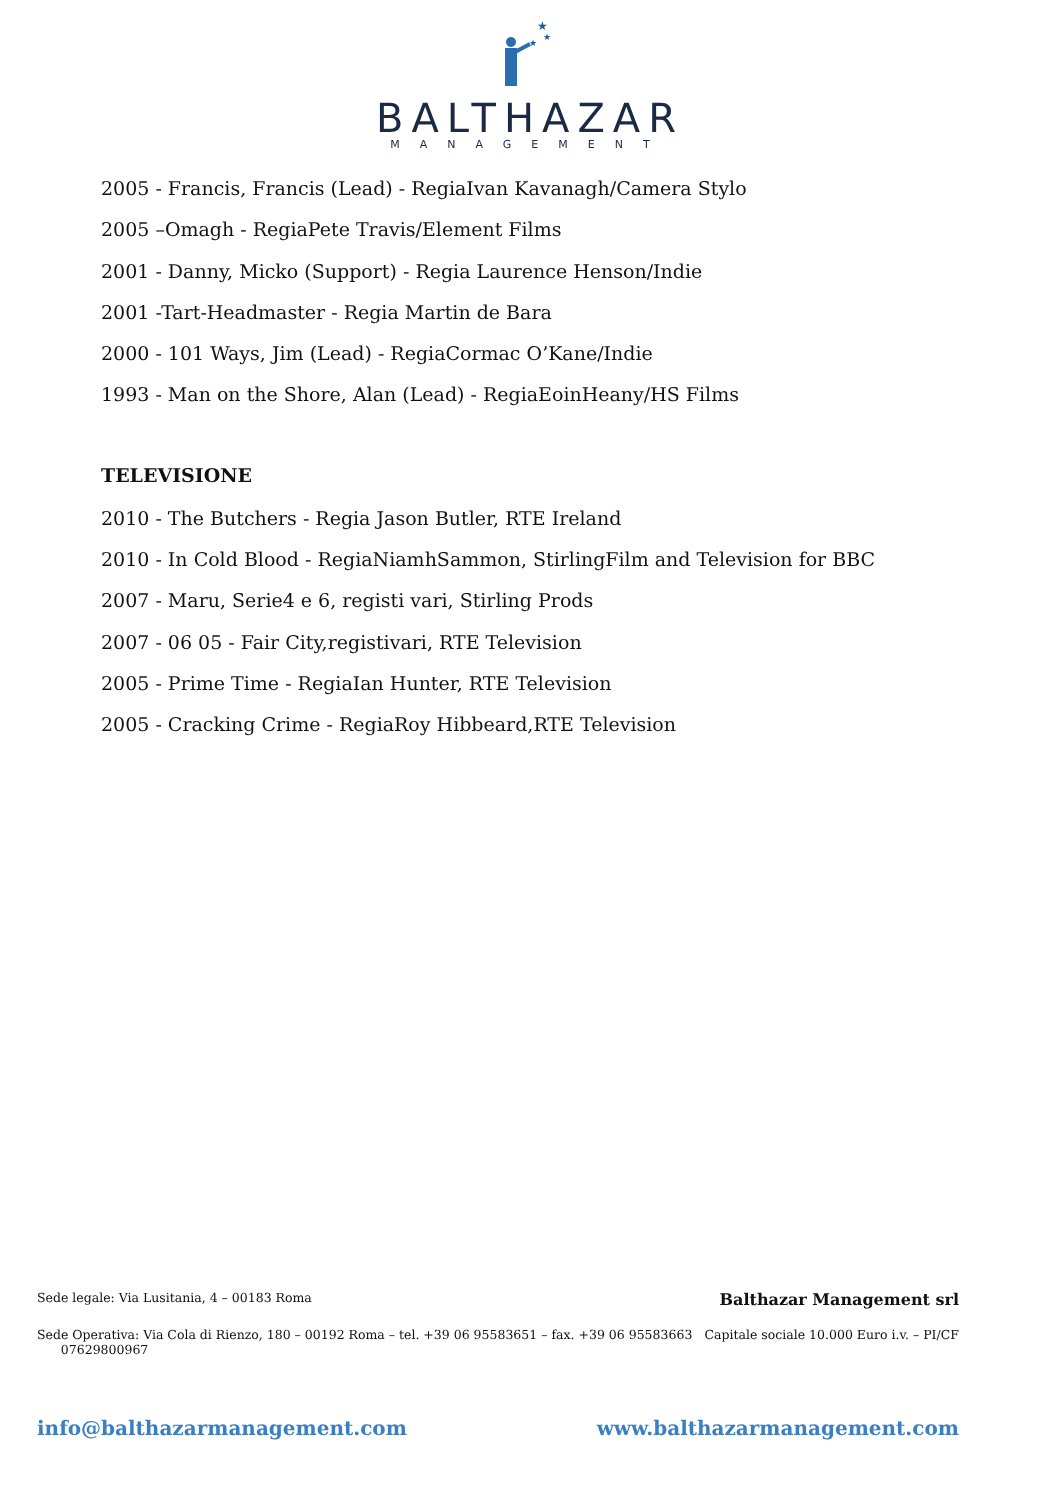★
★
★
BALTHAZAR
MANAGEMENT
2005 - Francis, Francis (Lead) - RegiaIvan Kavanagh/Camera Stylo
2005 –Omagh - RegiaPete Travis/Element Films
2001 - Danny, Micko (Support) - Regia Laurence Henson/Indie
2001 -Tart-Headmaster - Regia Martin de Bara
2000 - 101 Ways, Jim (Lead) - RegiaCormac O’Kane/Indie
1993 - Man on the Shore, Alan (Lead) - RegiaEoinHeany/HS Films
TELEVISIONE
2010 - The Butchers - Regia Jason Butler, RTE Ireland
2010 - In Cold Blood - RegiaNiamhSammon, StirlingFilm and Television for BBC
2007 - Maru, Serie4 e 6, registi vari, Stirling Prods
2007 - 06 05 - Fair City,registivari, RTE Television
2005 - Prime Time - RegiaIan Hunter, RTE Television
2005 - Cracking Crime - RegiaRoy Hibbeard,RTE Television
Sede legale: Via Lusitania, 4 – 00183 Roma Balthazar Management srl
Sede Operativa: Via Cola di Rienzo, 180 – 00192 Roma – tel. +39 06 95583651 – fax. +39 06 95583663
07629800967 Capitale sociale 10.000 Euro i.v. – PI/CF
info@balthazarmanagement.com www.balthazarmanagement.com